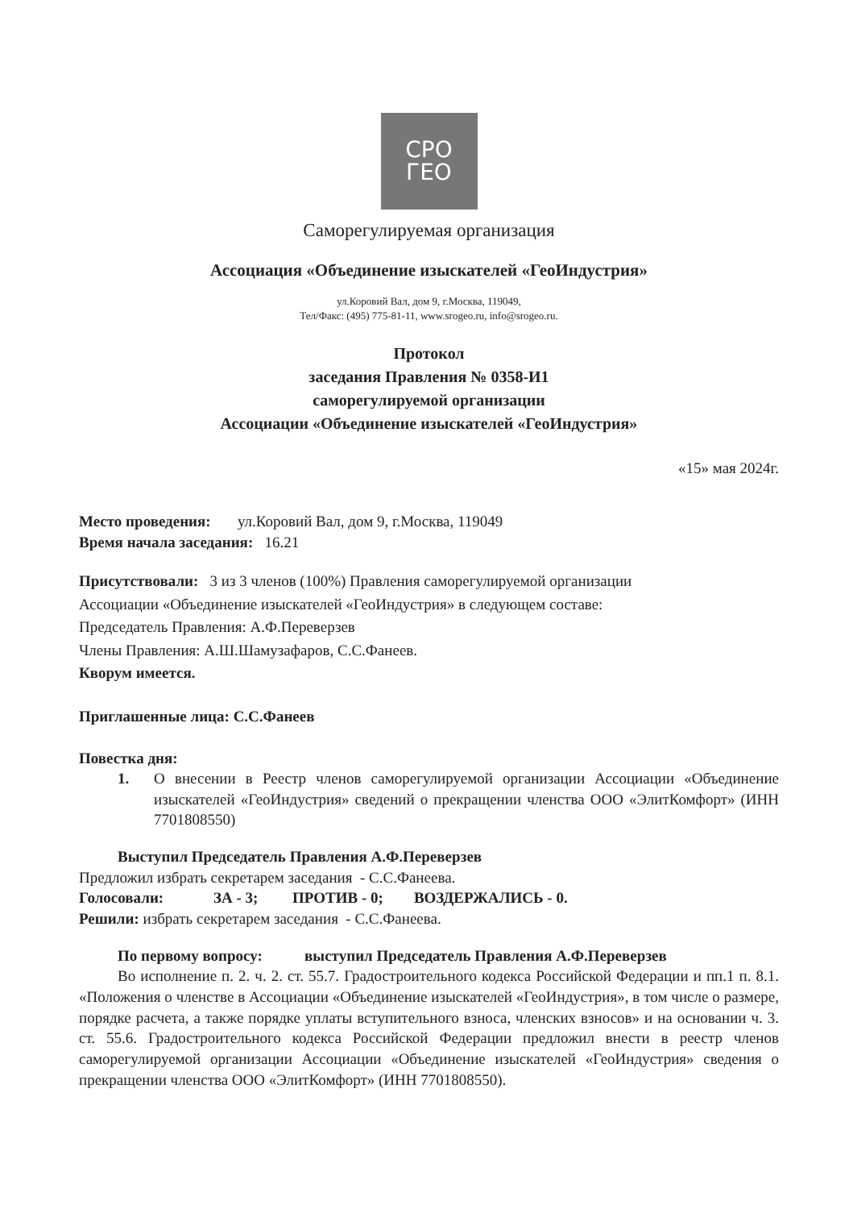СРО
ГЕО
Саморегулируемая организация
Ассоциация «Объединение изыскателей «ГеоИндустрия»
ул.Коровий Вал, дом 9, г.Москва, 119049,
Тел/Факс: (495) 775-81-11, www.srogeo.ru, info@srogeo.ru.
Протокол
заседания Правления № 0358-И1
саморегулируемой организации
Ассоциации «Объединение изыскателей «ГеоИндустрия»
«15» мая 2024г.
Место проведения: ул.Коровий Вал, дом 9, г.Москва, 119049
Время начала заседания: 16.21
Присутствовали: 3 из 3 членов (100%) Правления саморегулируемой организации
Ассоциации «Объединение изыскателей «ГеоИндустрия» в следующем составе:
Председатель Правления: А.Ф.Переверзев
Члены Правления: А.Ш.Шамузафаров, С.С.Фанеев.
Кворум имеется.
Приглашенные лица: С.С.Фанеев
Повестка дня:
1. О внесении в Реестр членов саморегулируемой организации Ассоциации «Объединение изыскателей «ГеоИндустрия» сведений о прекращении членства ООО «ЭлитКомфорт» (ИНН 7701808550)
Выступил Председатель Правления А.Ф.Переверзев
Предложил избрать секретарем заседания - С.С.Фанеева.
Голосовали: ЗА - 3; ПРОТИВ - 0; ВОЗДЕРЖАЛИСЬ - 0.
Решили: избрать секретарем заседания - С.С.Фанеева.
По первому вопросу: выступил Председатель Правления А.Ф.Переверзев
Во исполнение п. 2. ч. 2. ст. 55.7. Градостроительного кодекса Российской Федерации и пп.1 п. 8.1. «Положения о членстве в Ассоциации «Объединение изыскателей «ГеоИндустрия», в том числе о размере, порядке расчета, а также порядке уплаты вступительного взноса, членских взносов» и на основании ч. 3. ст. 55.6. Градостроительного кодекса Российской Федерации предложил внести в реестр членов саморегулируемой организации Ассоциации «Объединение изыскателей «ГеоИндустрия» сведения о прекращении членства ООО «ЭлитКомфорт» (ИНН 7701808550).